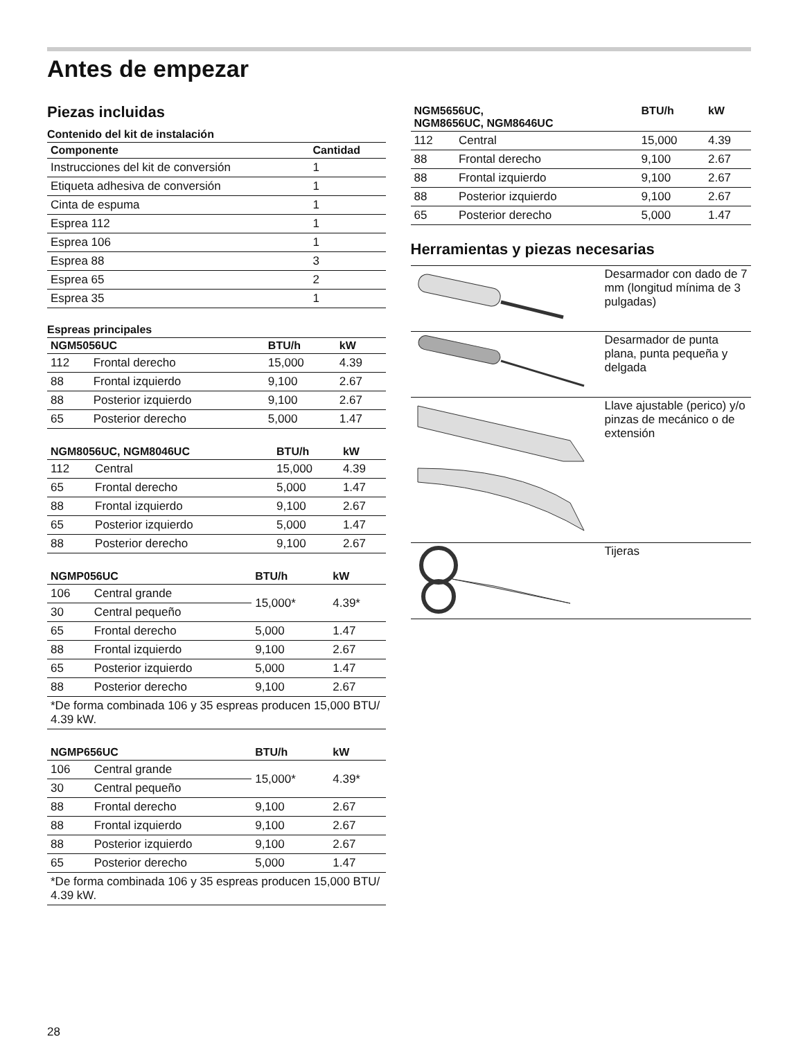Antes de empezar
Piezas incluidas
Contenido del kit de instalación
| Componente | Cantidad |
| --- | --- |
| Instrucciones del kit de conversión | 1 |
| Etiqueta adhesiva de conversión | 1 |
| Cinta de espuma | 1 |
| Esprea 112 | 1 |
| Esprea 106 | 1 |
| Esprea 88 | 3 |
| Esprea 65 | 2 |
| Esprea 35 | 1 |
Espreas principales
| NGM5056UC | | BTU/h | kW |
| --- | --- | --- | --- |
| 112 | Frontal derecho | 15,000 | 4.39 |
| 88 | Frontal izquierdo | 9,100 | 2.67 |
| 88 | Posterior izquierdo | 9,100 | 2.67 |
| 65 | Posterior derecho | 5,000 | 1.47 |
| NGM8056UC, NGM8046UC | | BTU/h | kW |
| --- | --- | --- | --- |
| 112 | Central | 15,000 | 4.39 |
| 65 | Frontal derecho | 5,000 | 1.47 |
| 88 | Frontal izquierdo | 9,100 | 2.67 |
| 65 | Posterior izquierdo | 5,000 | 1.47 |
| 88 | Posterior derecho | 9,100 | 2.67 |
| NGMP056UC | | BTU/h | kW |
| --- | --- | --- | --- |
| 106 | Central grande | 15,000* | 4.39* |
| 30 | Central pequeño | | |
| 65 | Frontal derecho | 5,000 | 1.47 |
| 88 | Frontal izquierdo | 9,100 | 2.67 |
| 65 | Posterior izquierdo | 5,000 | 1.47 |
| 88 | Posterior derecho | 9,100 | 2.67 |
| *De forma combinada 106 y 35 espreas producen 15,000 BTU/ 4.39 kW. | | | |
| NGMP656UC | | BTU/h | kW |
| --- | --- | --- | --- |
| 106 | Central grande | 15,000* | 4.39* |
| 30 | Central pequeño | | |
| 88 | Frontal derecho | 9,100 | 2.67 |
| 88 | Frontal izquierdo | 9,100 | 2.67 |
| 88 | Posterior izquierdo | 9,100 | 2.67 |
| 65 | Posterior derecho | 5,000 | 1.47 |
| *De forma combinada 106 y 35 espreas producen 15,000 BTU/ 4.39 kW. | | | |
| NGM5656UC, NGM8656UC, NGM8646UC | | BTU/h | kW |
| --- | --- | --- | --- |
| 112 | Central | 15,000 | 4.39 |
| 88 | Frontal derecho | 9,100 | 2.67 |
| 88 | Frontal izquierdo | 9,100 | 2.67 |
| 88 | Posterior izquierdo | 9,100 | 2.67 |
| 65 | Posterior derecho | 5,000 | 1.47 |
Herramientas y piezas necesarias
| | Desarmador con dado de 7 mm (longitud mínima de 3 pulgadas) |
| | Desarmador de punta plana, punta pequeña y delgada |
| | Llave ajustable (perico) y/o pinzas de mecánico o de extensión |
| | Tijeras |
28